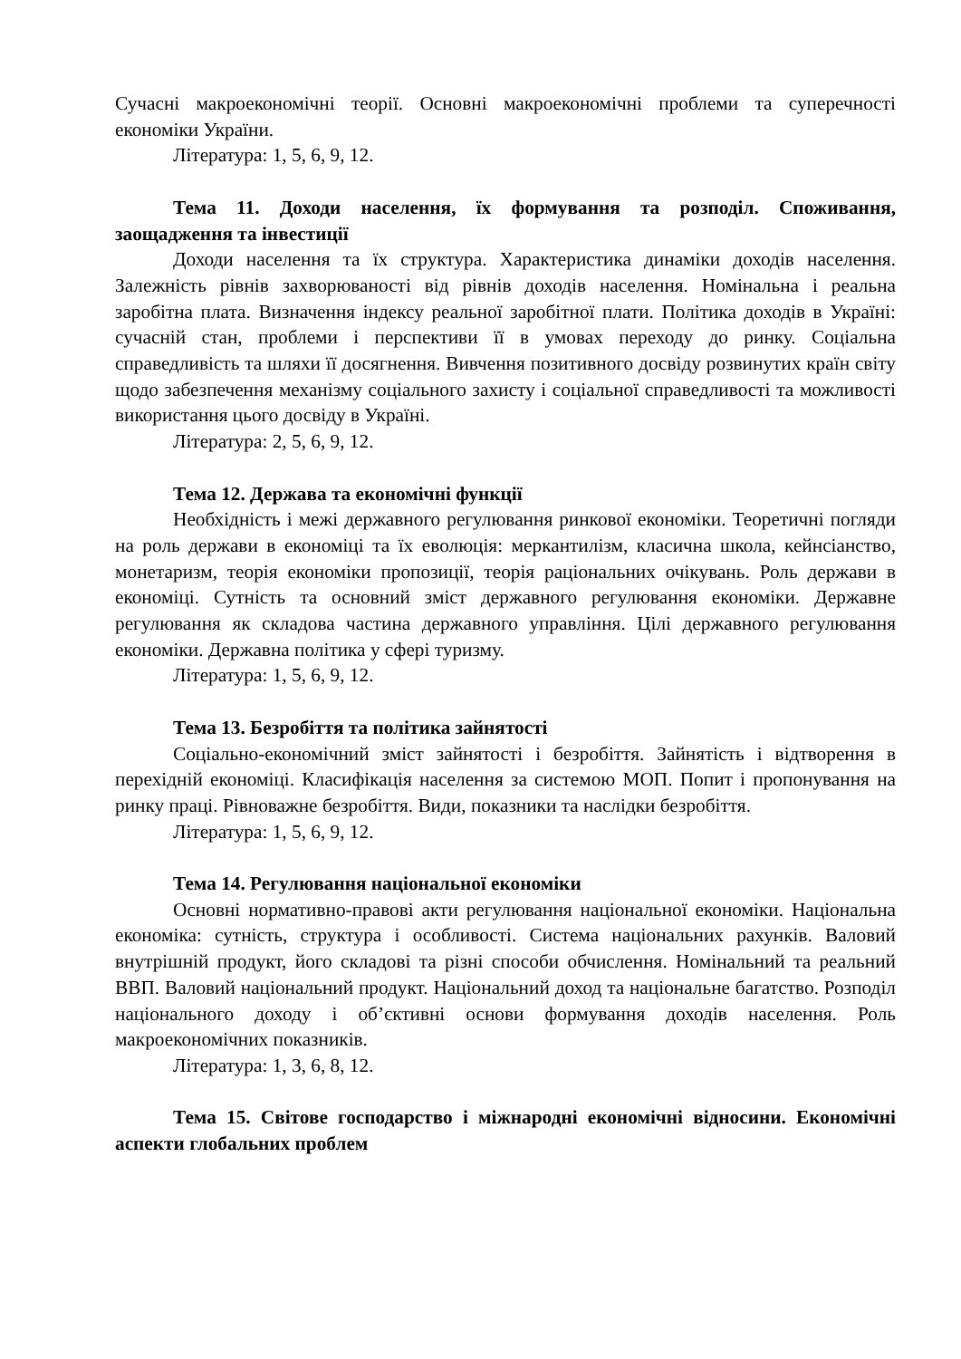Сучасні макроекономічні теорії. Основні макроекономічні проблеми та суперечності економіки України.
Література: 1, 5, 6, 9, 12.
Тема 11. Доходи населення, їх формування та розподіл. Споживання, заощадження та інвестиції
Доходи населення та їх структура. Характеристика динаміки доходів населення. Залежність рівнів захворюваності від рівнів доходів населення. Номінальна і реальна заробітна плата. Визначення індексу реальної заробітної плати. Політика доходів в Україні: сучасній стан, проблеми і перспективи її в умовах переходу до ринку. Соціальна справедливість та шляхи її досягнення. Вивчення позитивного досвіду розвинутих країн світу щодо забезпечення механізму соціального захисту і соціальної справедливості та можливості використання цього досвіду в Україні.
Література: 2, 5, 6, 9, 12.
Тема 12. Держава та економічні функції
Необхідність і межі державного регулювання ринкової економіки. Теоретичні погляди на роль держави в економіці та їх еволюція: меркантилізм, класична школа, кейнсіанство, монетаризм, теорія економіки пропозиції, теорія раціональних очікувань. Роль держави в економіці. Сутність та основний зміст державного регулювання економіки. Державне регулювання як складова частина державного управління. Цілі державного регулювання економіки. Державна політика у сфері туризму.
Література: 1, 5, 6, 9, 12.
Тема 13. Безробіття та політика зайнятості
Соціально-економічний зміст зайнятості і безробіття. Зайнятість і відтворення в перехідній економіці. Класифікація населення за системою МОП. Попит і пропонування на ринку праці. Рівноважне безробіття. Види, показники та наслідки безробіття.
Література: 1, 5, 6, 9, 12.
Тема 14. Регулювання національної економіки
Основні нормативно-правові акти регулювання національної економіки. Національна економіка: сутність, структура і особливості. Система національних рахунків. Валовий внутрішній продукт, його складові та різні способи обчислення. Номінальний та реальний ВВП. Валовий національний продукт. Національний доход та національне багатство. Розподіл національного доходу і об’єктивні основи формування доходів населення. Роль макроекономічних показників.
Література: 1, 3, 6, 8, 12.
Тема 15. Світове господарство і міжнародні економічні відносини. Економічні аспекти глобальних проблем